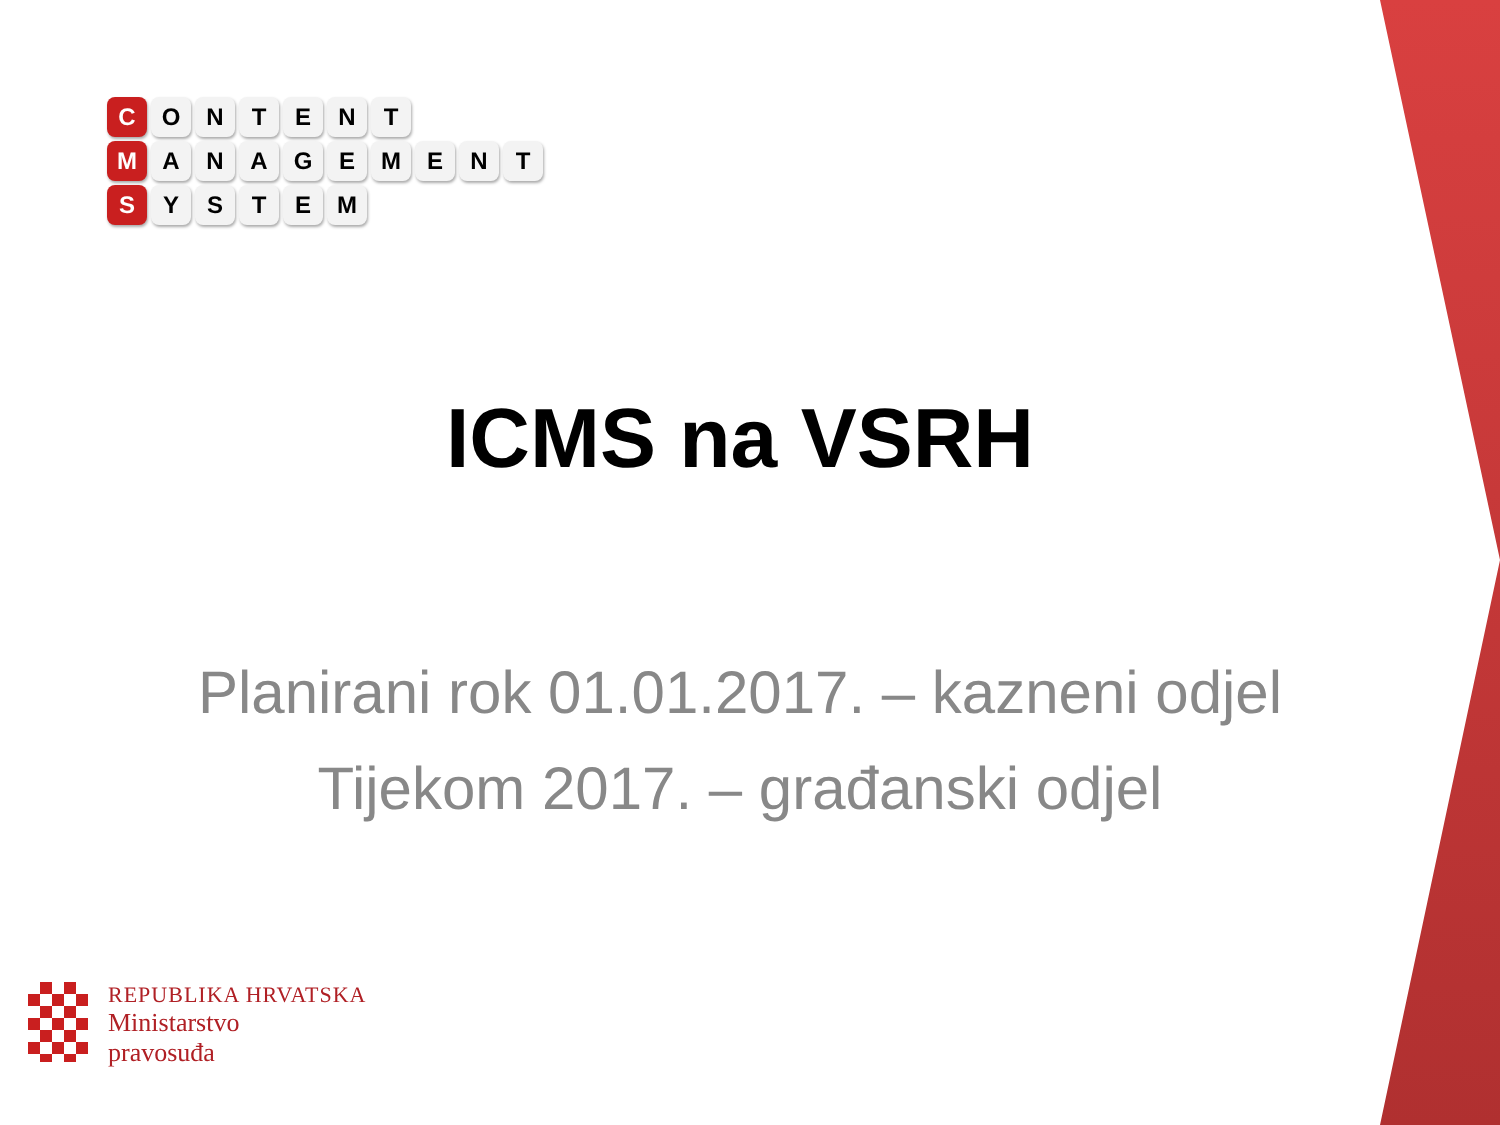C ONTENT
M ANAGEMENT
S YSTEM
ICMS na VSRH
Planirani rok 01.01.2017. – kazneni odjel
Tijekom 2017. – građanski odjel
REPUBLIKA HRVATSKA
Ministarstvo
pravosuđa